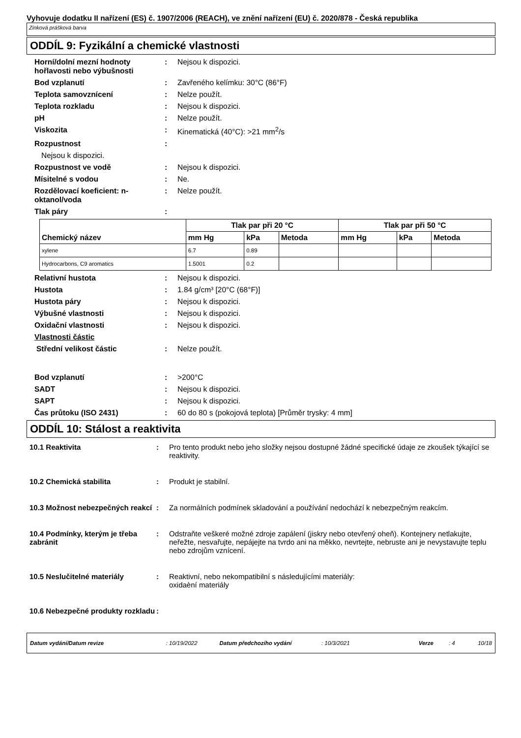Vyhovuje dodatku II nařízení (ES) č. 1907/2006 (REACH), ve znění nařízení (EU) č. 2020/878 - Česká republika
Zinková prášková barva
ODDÍL 9: Fyzikální a chemické vlastnosti
Horní/dolní mezní hodnoty hořlavosti nebo výbušnosti
: Nejsou k dispozici.
Bod vzplanutí : Zavřeného kelímku: 30°C (86°F)
Teplota samovznícení : Nelze použít.
Teplota rozkladu : Nejsou k dispozici.
pH : Nelze použít.
Viskozita : Kinematická (40°C): >21 mm<sup>2</sup>/s
Rozpustnost :
Nejsou k dispozici.
Rozpustnost ve vodě : Nejsou k dispozici.
Mísitelné s vodou : Ne.
Rozdělovací koeficient: n-oktanol/voda
: Nelze použít.
Tlak páry :
| Chemický název | Tlak par při 20 °C | | | Tlak par při 50 °C | | |
| --- | --- | --- | --- | --- | --- | --- |
| | mm Hg | kPa | Metoda | mm Hg | kPa | Metoda |
| xylene | 6.7 | 0.89 | | | | |
| Hydrocarbons, C9 aromatics | 1.5001 | 0.2 | | | | |
Relativní hustota : Nejsou k dispozici.
Hustota : 1.84 g/cm³ [20°C (68°F)]
Hustota páry : Nejsou k dispozici.
Výbušné vlastnosti : Nejsou k dispozici.
Oxidační vlastnosti : Nejsou k dispozici.
Vlastnosti částic
Střední velikost částic : Nelze použít.
Bod vzplanutí : >200°C
SADT : Nejsou k dispozici.
SAPT : Nejsou k dispozici.
Čas průtoku (ISO 2431) : 60 do 80 s (pokojová teplota) [Průměr trysky: 4 mm]
ODDÍL 10: Stálost a reaktivita
10.1 Reaktivita : Pro tento produkt nebo jeho složky nejsou dostupné žádné specifické údaje ze zkoušek týkající se reaktivity.
10.2 Chemická stabilita : Produkt je stabilní.
10.3 Možnost nebezpečných reakcí
: Za normálních podmínek skladování a používání nedochází k nebezpečným reakcím.
10.4 Podmínky, kterým je třeba zabránit
: Odstraňte veškeré možné zdroje zapálení (jiskry nebo otevřený oheň). Kontejnery netlakujte, neřežte, nesvařujte, nepájejte na tvrdo ani na měkko, nevrtejte, nebruste ani je nevystavujte teplu nebo zdrojům vznícení.
10.5 Neslučitelné materiály : Reaktivní, nebo nekompatibilní s následujícími materiály:
oxidaèní materiály
10.6 Nebezpečné produkty rozkladu
:
Datum vydání/Datum revize: 10/19/2022 Datum předchozího vydání: 10/3/2021 Verze: 4 10/18